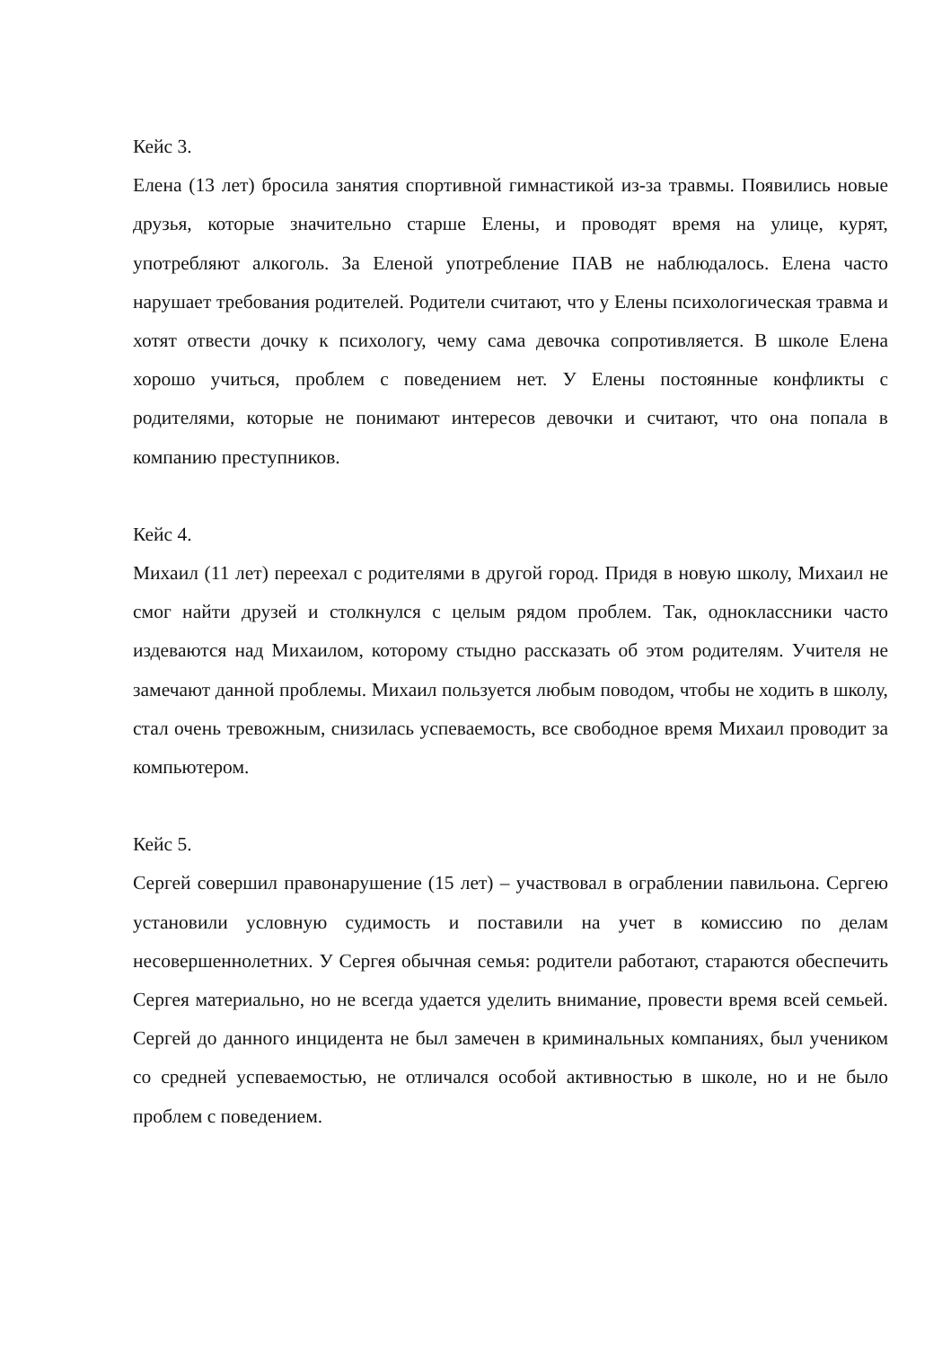Кейс 3.
Елена (13 лет) бросила занятия спортивной гимнастикой из-за травмы. Появились новые друзья, которые значительно старше Елены, и проводят время на улице, курят, употребляют алкоголь. За Еленой употребление ПАВ не наблюдалось. Елена часто нарушает требования родителей. Родители считают, что у Елены психологическая травма и хотят отвести дочку к психологу, чему сама девочка сопротивляется. В школе Елена хорошо учиться, проблем с поведением нет. У Елены постоянные конфликты с родителями, которые не понимают интересов девочки и считают, что она попала в компанию преступников.
Кейс 4.
Михаил (11 лет) переехал с родителями в другой город. Придя в новую школу, Михаил не смог найти друзей и столкнулся с целым рядом проблем. Так, одноклассники часто издеваются над Михаилом, которому стыдно рассказать об этом родителям. Учителя не замечают данной проблемы. Михаил пользуется любым поводом, чтобы не ходить в школу, стал очень тревожным, снизилась успеваемость, все свободное время Михаил проводит за компьютером.
Кейс 5.
Сергей совершил правонарушение (15 лет) – участвовал в ограблении павильона. Сергею установили условную судимость и поставили на учет в комиссию по делам несовершеннолетних. У Сергея обычная семья: родители работают, стараются обеспечить Сергея материально, но не всегда удается уделить внимание, провести время всей семьей. Сергей до данного инцидента не был замечен в криминальных компаниях, был учеником со средней успеваемостью, не отличался особой активностью в школе, но и не было проблем с поведением.